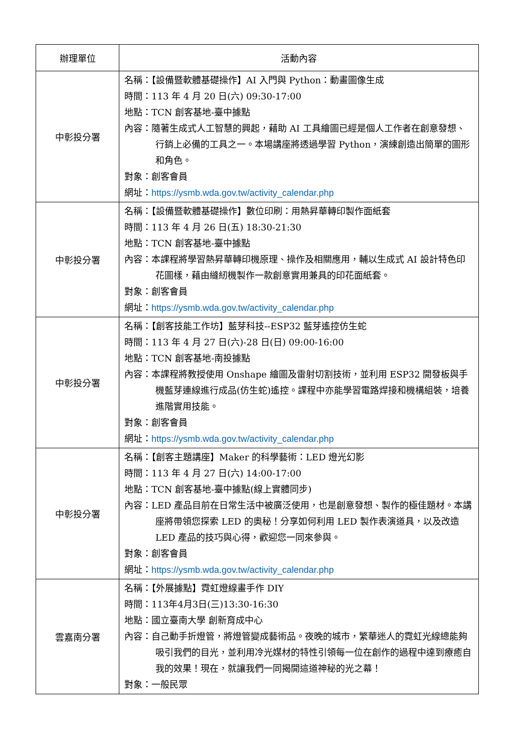| 辦理單位 | 活動內容 |
| --- | --- |
| 中彰投分署 | 名稱：【設備暨軟體基礎操作】AI 入門與 Python：動畫圖像生成 時間：113 年 4 月 20 日(六) 09:30-17:00 地點：TCN 創客基地-臺中據點 內容：隨著生成式人工智慧的興起，藉助 AI 工具繪圖已經是個人工作者在創意發想、行銷上必備的工具之一。本場講座將透過學習 Python，演練創造出簡單的圖形和角色。 對象：創客會員 網址： https://ysmb.wda.gov.tw/activity_calendar.php |
| 中彰投分署 | 名稱：【設備暨軟體基礎操作】數位印刷：用熱昇華轉印製作面紙套 時間：113 年 4 月 26 日(五) 18:30-21:30 地點：TCN 創客基地-臺中據點 內容：本課程將學習熱昇華轉印機原理、操作及相關應用，輔以生成式 AI 設計特色印花圖樣，藉由縫紉機製作一款創意實用兼具的印花面紙套。 對象：創客會員 網址： https://ysmb.wda.gov.tw/activity_calendar.php |
| 中彰投分署 | 名稱：【創客技能工作坊】藍芽科技--ESP32 藍芽遙控仿生蛇 時間：113 年 4 月 27 日(六)-28 日(日) 09:00-16:00 地點：TCN 創客基地-南投據點 內容：本課程將教授使用 Onshape 繪圖及雷射切割技術，並利用 ESP32 開發板與手機藍芽連線進行成品(仿生蛇)遙控。課程中亦能學習電路焊接和機構組裝，培養進階實用技能。 對象：創客會員 網址： https://ysmb.wda.gov.tw/activity_calendar.php |
| 中彰投分署 | 名稱：【創客主題講座】Maker 的科學藝術：LED 燈光幻影 時間：113 年 4 月 27 日(六) 14:00-17:00 地點：TCN 創客基地-臺中據點(線上實體同步) 內容：LED 產品目前在日常生活中被廣泛使用，也是創意發想、製作的極佳題材。本講座將帶領您探索 LED 的奧秘！分享如何利用 LED 製作表演道具，以及改造 LED 產品的技巧與心得，歡迎您一同來參與。 對象：創客會員 網址： https://ysmb.wda.gov.tw/activity_calendar.php |
| 雲嘉南分署 | 名稱：【外展據點】霓虹燈線畫手作 DIY 時間：113年4月3日(三)13:30-16:30 地點：國立臺南大學 創新育成中心 內容：自己動手折燈管，將燈管變成藝術品。夜晚的城市，繁華迷人的霓虹光線總能夠吸引我們的目光，並利用冷光媒材的特性引領每一位在創作的過程中達到療癒自我的效果！現在，就讓我們一同揭開這道神秘的光之幕！ 對象：一般民眾 |